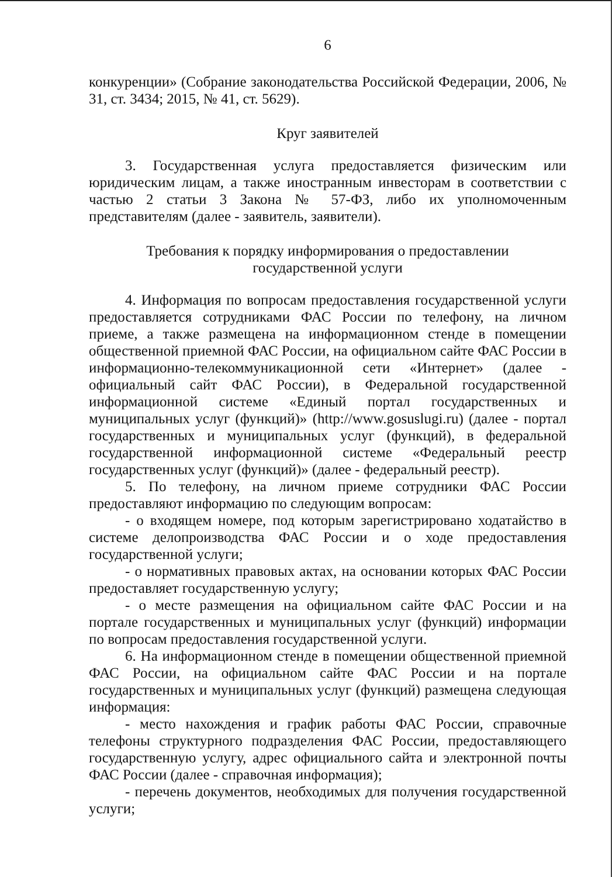6
конкуренции» (Собрание законодательства Российской Федерации, 2006, № 31, ст. 3434; 2015, № 41, ст. 5629).
Круг заявителей
3. Государственная услуга предоставляется физическим или юридическим лицам, а также иностранным инвесторам в соответствии с частью 2 статьи 3 Закона № 57-ФЗ, либо их уполномоченным представителям (далее - заявитель, заявители).
Требования к порядку информирования о предоставлении
государственной услуги
4. Информация по вопросам предоставления государственной услуги предоставляется сотрудниками ФАС России по телефону, на личном приеме, а также размещена на информационном стенде в помещении общественной приемной ФАС России, на официальном сайте ФАС России в информационно-телекоммуникационной сети «Интернет» (далее - официальный сайт ФАС России), в Федеральной государственной информационной системе «Единый портал государственных и муниципальных услуг (функций)» (http://www.gosuslugi.ru) (далее - портал государственных и муниципальных услуг (функций), в федеральной государственной информационной системе «Федеральный реестр государственных услуг (функций)» (далее - федеральный реестр).
5. По телефону, на личном приеме сотрудники ФАС России предоставляют информацию по следующим вопросам:
- о входящем номере, под которым зарегистрировано ходатайство в системе делопроизводства ФАС России и о ходе предоставления государственной услуги;
- о нормативных правовых актах, на основании которых ФАС России предоставляет государственную услугу;
- о месте размещения на официальном сайте ФАС России и на портале государственных и муниципальных услуг (функций) информации по вопросам предоставления государственной услуги.
6. На информационном стенде в помещении общественной приемной ФАС России, на официальном сайте ФАС России и на портале государственных и муниципальных услуг (функций) размещена следующая информация:
- место нахождения и график работы ФАС России, справочные телефоны структурного подразделения ФАС России, предоставляющего государственную услугу, адрес официального сайта и электронной почты ФАС России (далее - справочная информация);
- перечень документов, необходимых для получения государственной услуги;